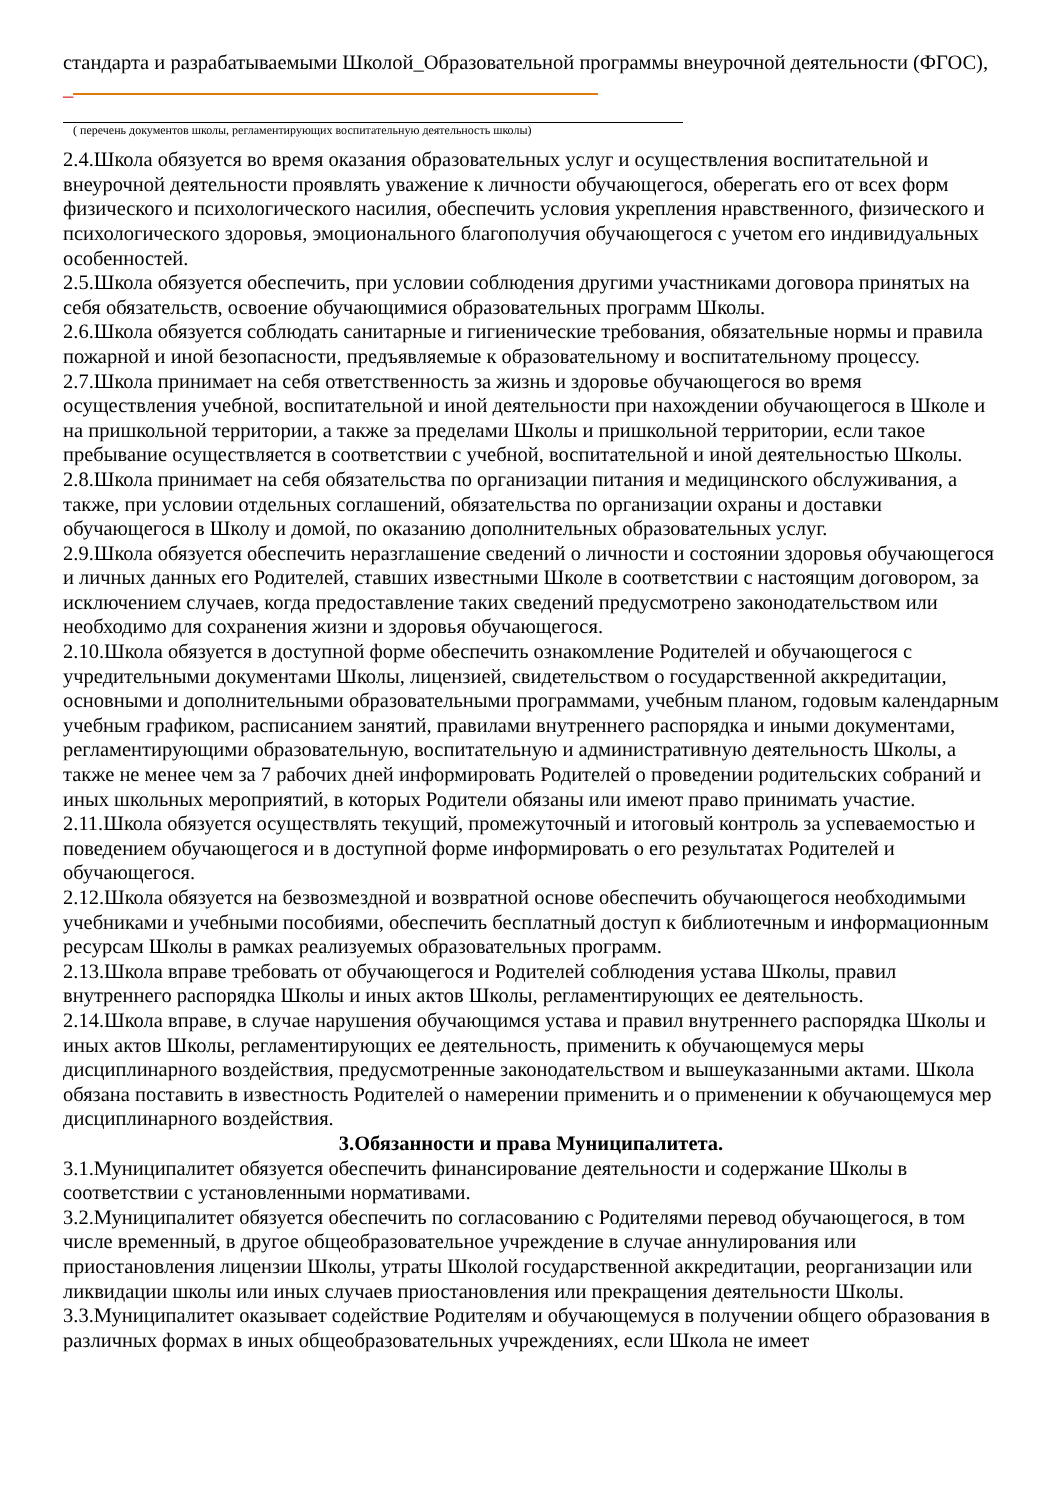стандарта и разрабатываемыми Школой_Образовательной программы внеурочной деятельности (ФГОС), _
( перечень документов школы, регламентирующих воспитательную деятельность школы)
2.4.Школа обязуется во время оказания образовательных услуг и осуществления воспитательной и внеурочной деятельности проявлять уважение к личности обучающегося, оберегать его от всех форм физического и психологического насилия, обеспечить условия укрепления нравственного, физического и психологического здоровья, эмоционального благополучия обучающегося с учетом его индивидуальных особенностей.
2.5.Школа обязуется обеспечить, при условии соблюдения другими участниками договора принятых на себя обязательств, освоение обучающимися образовательных программ Школы.
2.6.Школа обязуется соблюдать санитарные и гигиенические требования, обязательные нормы и правила пожарной и иной безопасности, предъявляемые к образовательному и воспитательному процессу.
2.7.Школа принимает на себя ответственность за жизнь и здоровье обучающегося во время осуществления учебной, воспитательной и иной деятельности при нахождении обучающегося в Школе и на пришкольной территории, а также за пределами Школы и пришкольной территории, если такое пребывание осуществляется в соответствии с учебной, воспитательной и иной деятельностью Школы.
2.8.Школа принимает на себя обязательства по организации питания и медицинского обслуживания, а также, при условии отдельных соглашений, обязательства по организации охраны и доставки обучающегося в Школу и домой, по оказанию дополнительных образовательных услуг.
2.9.Школа обязуется обеспечить неразглашение сведений о личности и состоянии здоровья обучающегося и личных данных его Родителей, ставших известными Школе в соответствии с настоящим договором, за исключением случаев, когда предоставление таких сведений предусмотрено законодательством или необходимо для сохранения жизни и здоровья обучающегося.
2.10.Школа обязуется в доступной форме обеспечить ознакомление Родителей и обучающегося с учредительными документами Школы, лицензией, свидетельством о государственной аккредитации, основными и дополнительными образовательными программами, учебным планом, годовым календарным учебным графиком, расписанием занятий, правилами внутреннего распорядка и иными документами, регламентирующими образовательную, воспитательную и административную деятельность Школы, а также не менее чем за 7 рабочих дней информировать Родителей о проведении родительских собраний и иных школьных мероприятий, в которых Родители обязаны или имеют право принимать участие.
2.11.Школа обязуется осуществлять текущий, промежуточный и итоговый контроль за успеваемостью и поведением обучающегося и в доступной форме информировать о его результатах Родителей и обучающегося.
2.12.Школа обязуется на безвозмездной и возвратной основе обеспечить обучающегося необходимыми учебниками и учебными пособиями, обеспечить бесплатный доступ к библиотечным и информационным ресурсам Школы в рамках реализуемых образовательных программ.
2.13.Школа вправе требовать от обучающегося и Родителей соблюдения устава Школы, правил внутреннего распорядка Школы и иных актов Школы, регламентирующих ее деятельность.
2.14.Школа вправе, в случае нарушения обучающимся устава и правил внутреннего распорядка Школы и иных актов Школы, регламентирующих ее деятельность, применить к обучающемуся меры дисциплинарного воздействия, предусмотренные законодательством и вышеуказанными актами. Школа обязана поставить в известность Родителей о намерении применить и о применении к обучающемуся мер дисциплинарного воздействия.
3.Обязанности и права Муниципалитета.
3.1.Муниципалитет обязуется обеспечить финансирование деятельности и содержание Школы в соответствии с установленными нормативами.
3.2.Муниципалитет обязуется обеспечить по согласованию с Родителями перевод обучающегося, в том числе временный, в другое общеобразовательное учреждение в случае аннулирования или приостановления лицензии Школы, утраты Школой государственной аккредитации, реорганизации или ликвидации школы или иных случаев приостановления или прекращения деятельности Школы.
3.3.Муниципалитет оказывает содействие Родителям и обучающемуся в получении общего образования в различных формах в иных общеобразовательных учреждениях, если Школа не имеет